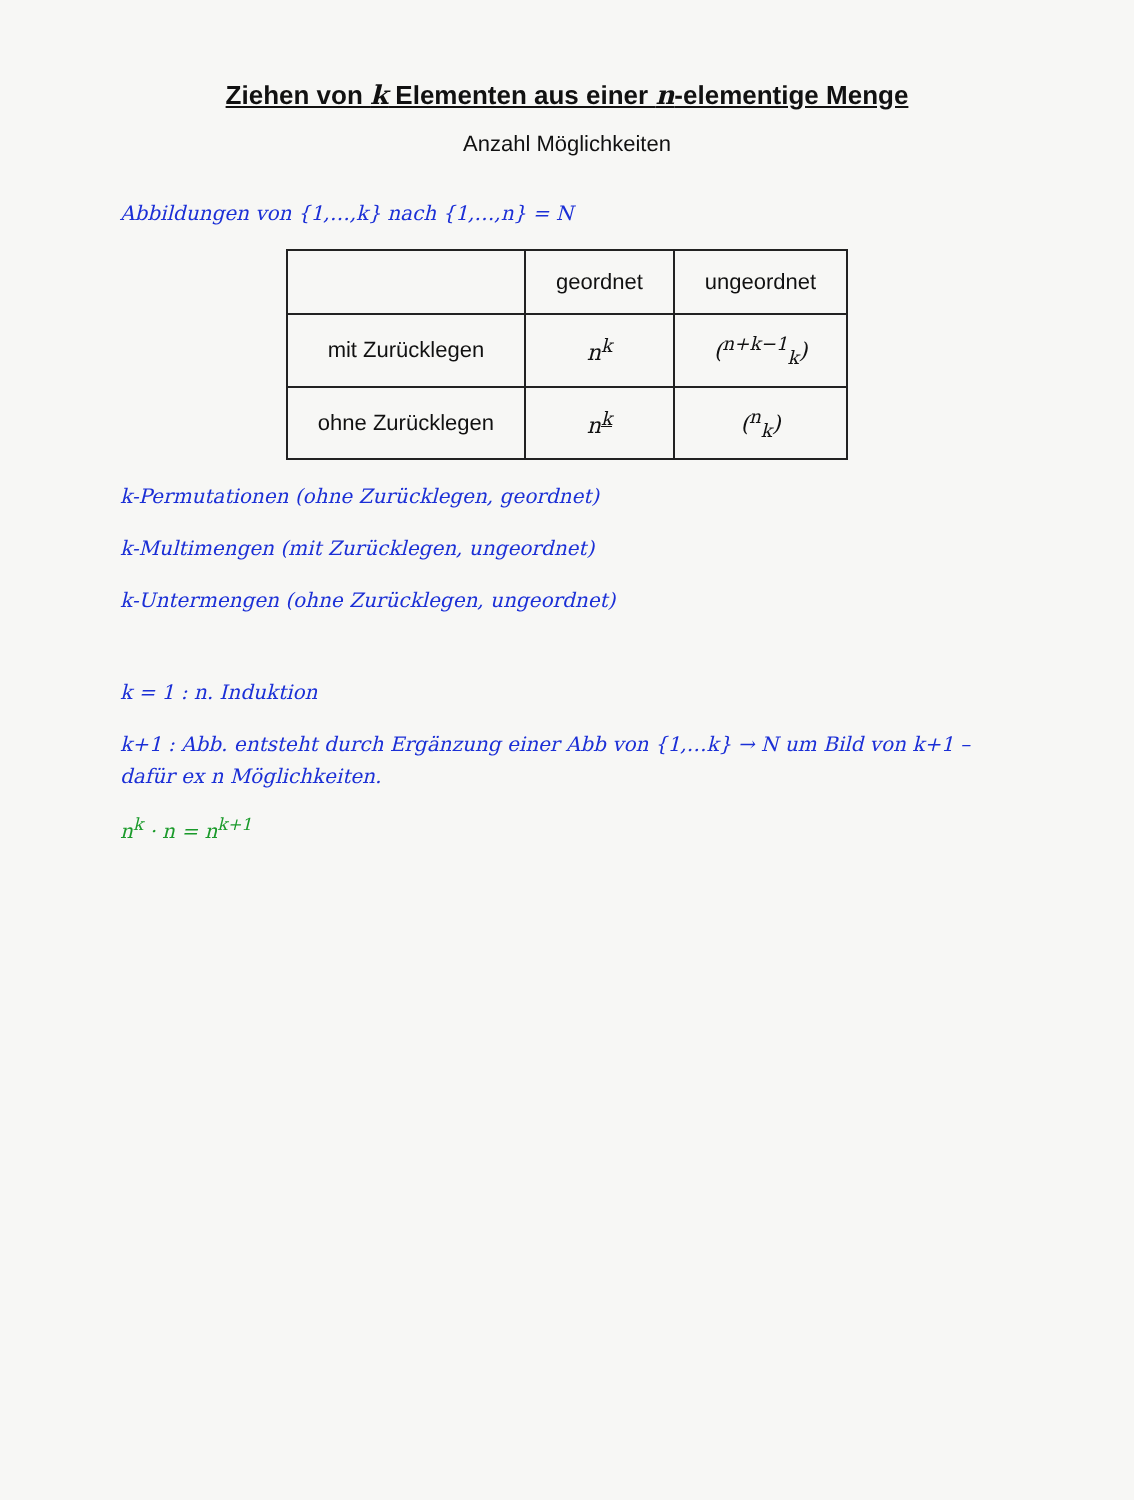Ziehen von k Elementen aus einer n-elementige Menge
Anzahl Möglichkeiten
Abbildungen von {1,…,k} nach {1,…,n} = N
| | geordnet | ungeordnet |
| --- | --- | --- |
| mit Zurücklegen | n<sup>k</sup> | (<sup>n+k−1</sup><sub>k</sub>) |
| ohne Zurücklegen | n<sup>k</sup> | (<sup>n</sup><sub>k</sub>) |
k-Permutationen (ohne Zurücklegen, geordnet)
k-Multimengen (mit Zurücklegen, ungeordnet)
k-Untermengen (ohne Zurücklegen, ungeordnet)
k = 1 : n. Induktion
k+1 : Abb. entsteht durch Ergänzung einer Abb von {1,…k} → N um Bild von k+1 – dafür ex n Möglichkeiten.
n<sup>k</sup> · n = n<sup>k+1</sup>